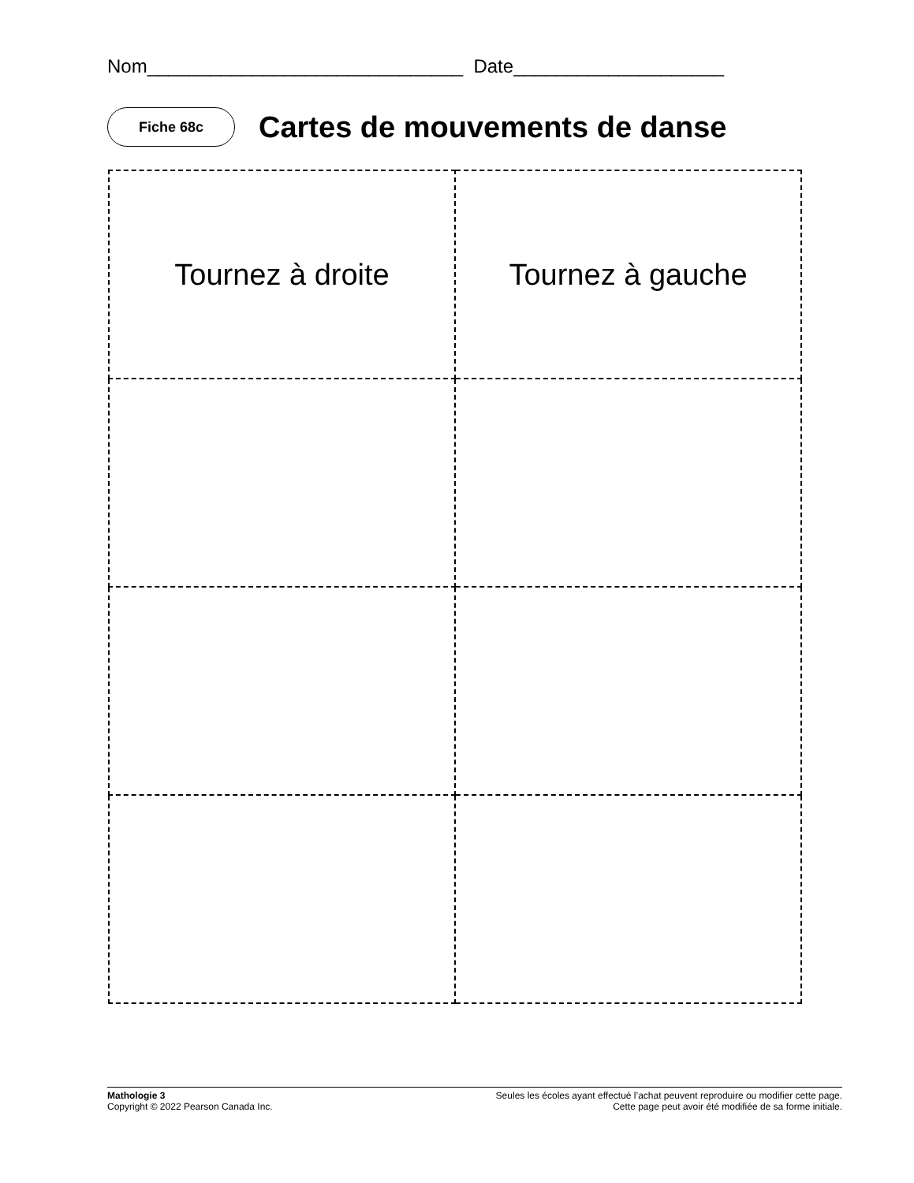Nom______________________________ Date____________________
Fiche 68c
Cartes de mouvements de danse
| Tournez à droite | Tournez à gauche |
Mathologie 3
Copyright © 2022 Pearson Canada Inc.
Seules les écoles ayant effectué l’achat peuvent reproduire ou modifier cette page.
Cette page peut avoir été modifiée de sa forme initiale.